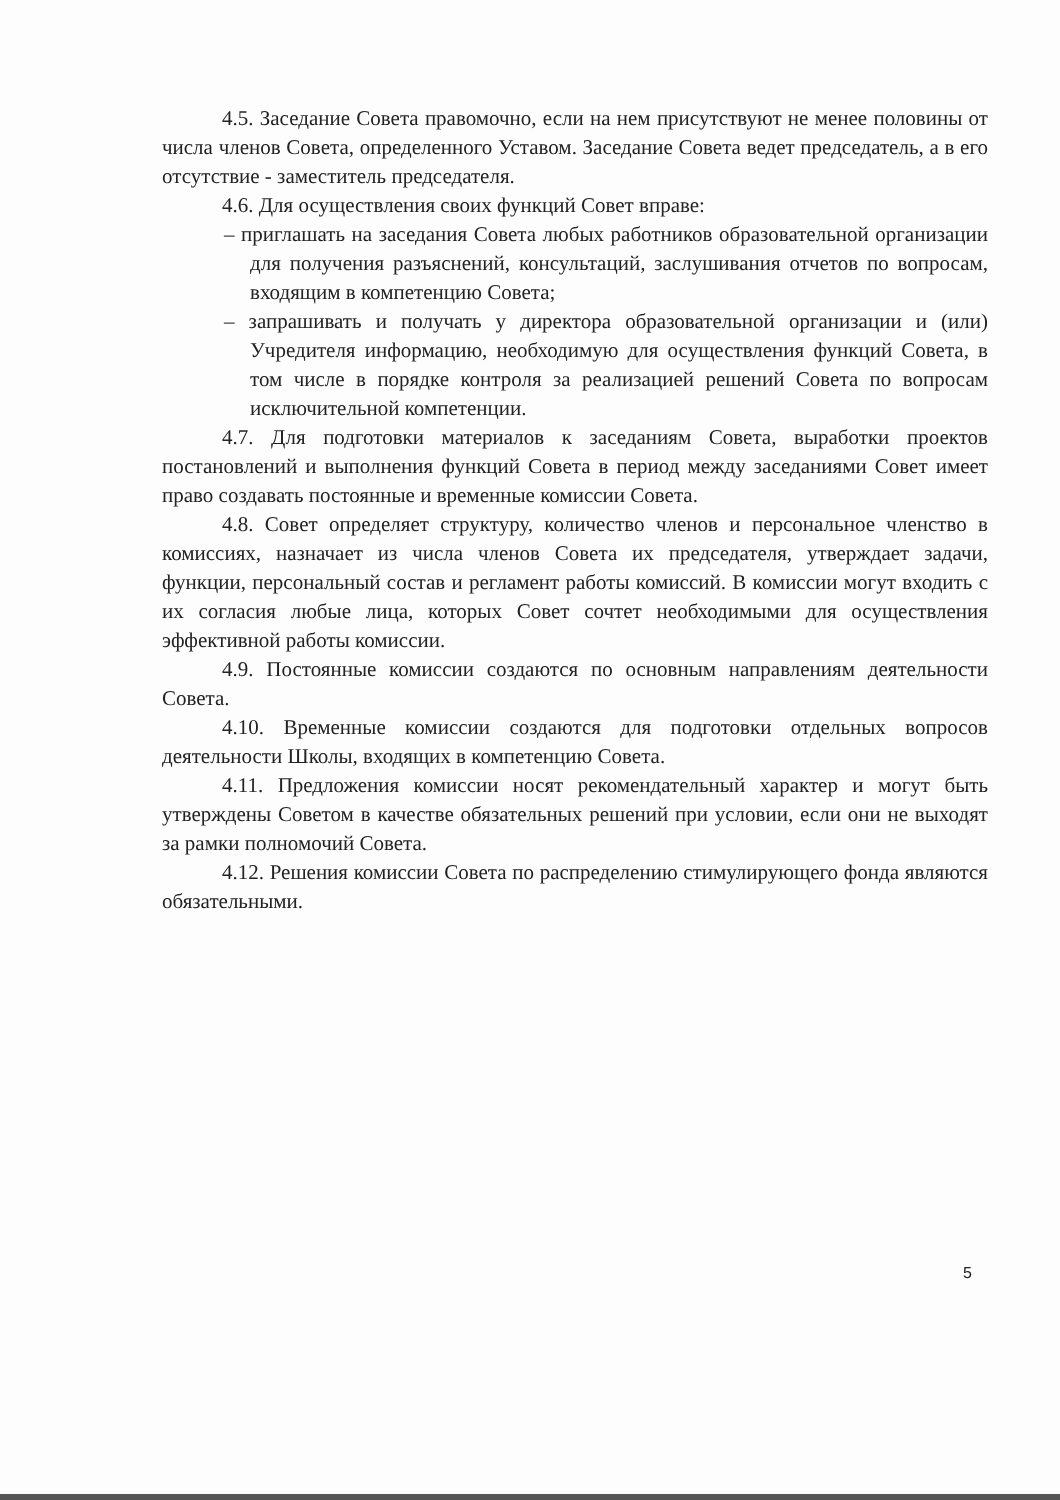4.5. Заседание Совета правомочно, если на нем присутствуют не менее половины от числа членов Совета, определенного Уставом. Заседание Совета ведет председатель, а в его отсутствие - заместитель председателя.
4.6. Для осуществления своих функций Совет вправе:
– приглашать на заседания Совета любых работников образовательной организации для получения разъяснений, консультаций, заслушивания отчетов по вопросам, входящим в компетенцию Совета;
– запрашивать и получать у директора образовательной организации и (или) Учредителя информацию, необходимую для осуществления функций Совета, в том числе в порядке контроля за реализацией решений Совета по вопросам исключительной компетенции.
4.7. Для подготовки материалов к заседаниям Совета, выработки проектов постановлений и выполнения функций Совета в период между заседаниями Совет имеет право создавать постоянные и временные комиссии Совета.
4.8. Совет определяет структуру, количество членов и персональное членство в комиссиях, назначает из числа членов Совета их председателя, утверждает задачи, функции, персональный состав и регламент работы комиссий. В комиссии могут входить с их согласия любые лица, которых Совет сочтет необходимыми для осуществления эффективной работы комиссии.
4.9. Постоянные комиссии создаются по основным направлениям деятельности Совета.
4.10. Временные комиссии создаются для подготовки отдельных вопросов деятельности Школы, входящих в компетенцию Совета.
4.11. Предложения комиссии носят рекомендательный характер и могут быть утверждены Советом в качестве обязательных решений при условии, если они не выходят за рамки полномочий Совета.
4.12. Решения комиссии Совета по распределению стимулирующего фонда являются обязательными.
5